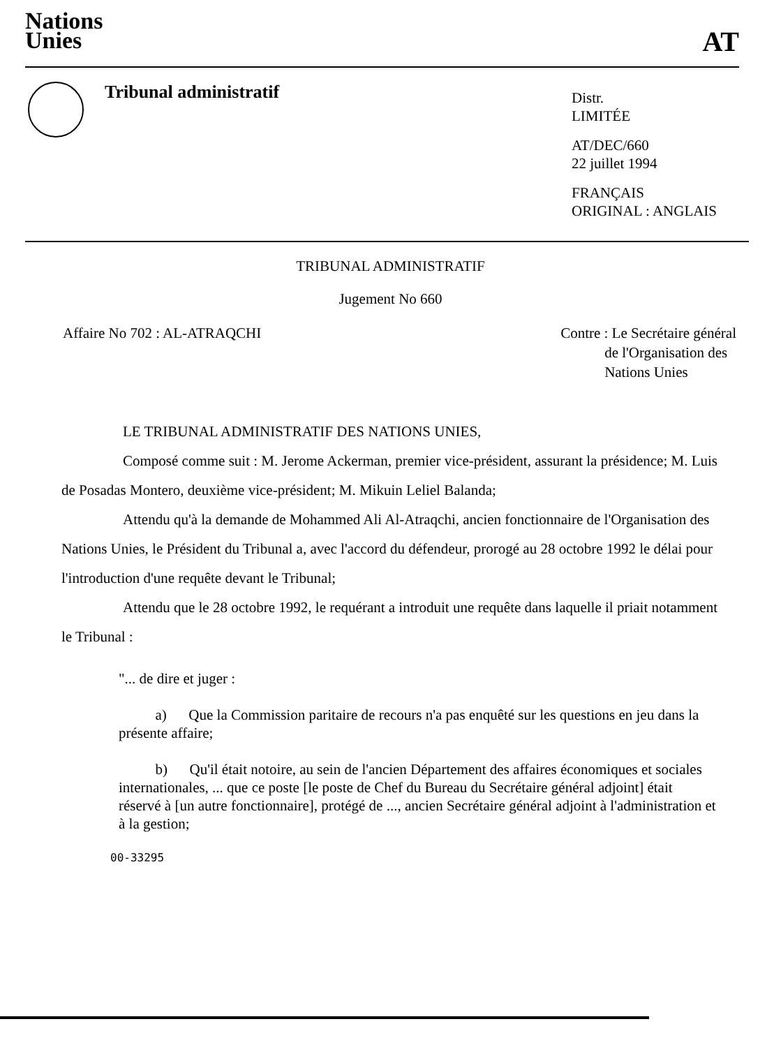Nations
Unies
AT
Tribunal administratif
Distr.
LIMITÉE
AT/DEC/660
22 juillet 1994
FRANÇAIS
ORIGINAL : ANGLAIS
TRIBUNAL ADMINISTRATIF
Jugement No 660
Affaire No 702 : AL-ATRAQCHI Contre : Le Secrétaire général
de l'Organisation des
Nations Unies
LE TRIBUNAL ADMINISTRATIF DES NATIONS UNIES,
Composé comme suit : M. Jerome Ackerman, premier vice-président, assurant la présidence; M. Luis de Posadas Montero, deuxième vice-président; M. Mikuin Leliel Balanda;
Attendu qu'à la demande de Mohammed Ali Al-Atraqchi, ancien fonctionnaire de l'Organisation des Nations Unies, le Président du Tribunal a, avec l'accord du défendeur, prorogé au 28 octobre 1992 le délai pour l'introduction d'une requête devant le Tribunal;
Attendu que le 28 octobre 1992, le requérant a introduit une requête dans laquelle il priait notamment le Tribunal :
"... de dire et juger :
a) Que la Commission paritaire de recours n'a pas enquêté sur les questions en jeu dans la présente affaire;
b) Qu'il était notoire, au sein de l'ancien Département des affaires économiques et sociales internationales, ... que ce poste [le poste de Chef du Bureau du Secrétaire général adjoint] était réservé à [un autre fonctionnaire], protégé de ..., ancien Secrétaire général adjoint à l'administration et à la gestion;
00-33295